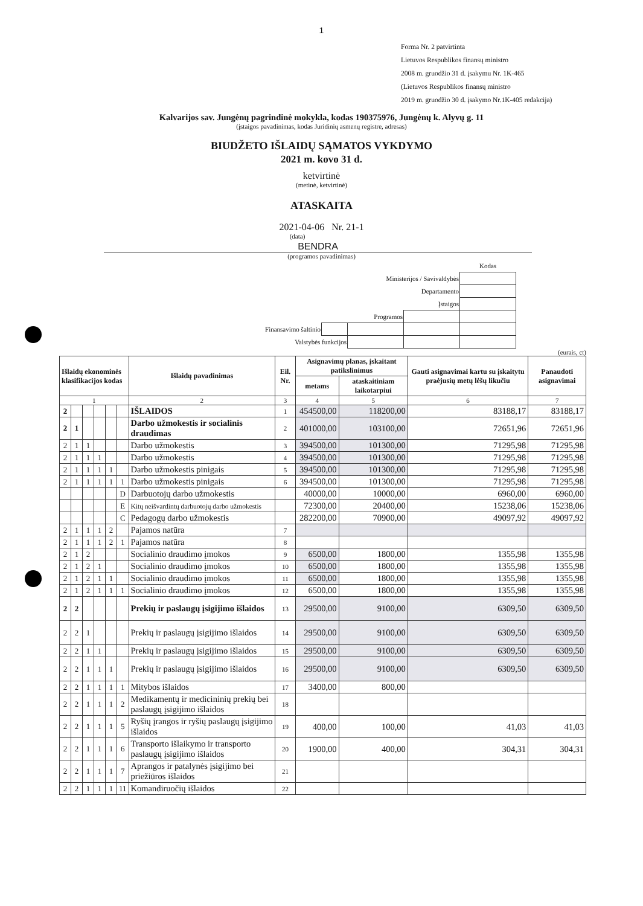1
Forma Nr. 2 patvirtinta
Lietuvos Respublikos finansų ministro
2008 m. gruodžio 31 d. įsakymu Nr. 1K-465
(Lietuvos Respublikos finansų ministro
2019 m. gruodžio 30 d. įsakymo Nr.1K-405 redakcija)
Kalvarijos sav. Jungėnų pagrindinė mokykla, kodas 190375976, Jungėnų k. Alyvų g. 11
(įstaigos pavadinimas, kodas Juridinių asmenų registre, adresas)
BIUDŽETO IŠLAIDŲ SĄMATOS VYKDYMO
2021 m. kovo 31 d.
ketvirtinė
(metinė, ketvirtinė)
ATASKAITA
2021-04-06 Nr. 21-1
(data)
BENDRA
(programos pavadinimas)
| | | | | Kodas |
| Ministerijos / Savivaldybės | | | | |
| Departamento | | | | |
| Įstaigos | | | | |
| Programos | | | | |
| Finansavimo šaltinio | | | | |
| Valstybės funkcijos | | | | |
(eurais, ct)
| Išlaidų ekonominės klasifikacijos kodas | | | | | | Išlaidų pavadinimas | Eil. Nr. | Asignavimų planas, įskaitant patikslinimus | | Gauti asignavimai kartu su įskaitytu praėjusių metų lėšų likučiu | Panaudoti asignavimai |
| --- | --- | --- | --- | --- | --- | --- | --- | --- | --- | --- | --- |
| | | | | | | | | metams | ataskaitiniam laikotarpiui | | |
| 1 | | | | | | 2 | 3 | 4 | 5 | 6 | 7 |
| 2 | | | | | | IŠLAIDOS | 1 | 454500,00 | 118200,00 | 83188,17 | 83188,17 |
| 2 | 1 | | | | | Darbo užmokestis ir socialinis draudimas | 2 | 401000,00 | 103100,00 | 72651,96 | 72651,96 |
| 2 | 1 | 1 | | | | Darbo užmokestis | 3 | 394500,00 | 101300,00 | 71295,98 | 71295,98 |
| 2 | 1 | 1 | 1 | | | Darbo užmokestis | 4 | 394500,00 | 101300,00 | 71295,98 | 71295,98 |
| 2 | 1 | 1 | 1 | 1 | | Darbo užmokestis pinigais | 5 | 394500,00 | 101300,00 | 71295,98 | 71295,98 |
| 2 | 1 | 1 | 1 | 1 | 1 | Darbo užmokestis pinigais | 6 | 394500,00 | 101300,00 | 71295,98 | 71295,98 |
| | | | | | D | Darbuotojų darbo užmokestis | | 40000,00 | 10000,00 | 6960,00 | 6960,00 |
| | | | | | E | Kitų neišvardintų darbuotojų darbo užmokestis | | 72300,00 | 20400,00 | 15238,06 | 15238,06 |
| | | | | | C | Pedagogų darbo užmokestis | | 282200,00 | 70900,00 | 49097,92 | 49097,92 |
| 2 | 1 | 1 | 1 | 2 | | Pajamos natūra | 7 | | | | |
| 2 | 1 | 1 | 1 | 2 | 1 | Pajamos natūra | 8 | | | | |
| 2 | 1 | 2 | | | | Socialinio draudimo įmokos | 9 | 6500,00 | 1800,00 | 1355,98 | 1355,98 |
| 2 | 1 | 2 | 1 | | | Socialinio draudimo įmokos | 10 | 6500,00 | 1800,00 | 1355,98 | 1355,98 |
| 2 | 1 | 2 | 1 | 1 | | Socialinio draudimo įmokos | 11 | 6500,00 | 1800,00 | 1355,98 | 1355,98 |
| 2 | 1 | 2 | 1 | 1 | 1 | Socialinio draudimo įmokos | 12 | 6500,00 | 1800,00 | 1355,98 | 1355,98 |
| 2 | 2 | | | | | Prekių ir paslaugų įsigijimo išlaidos | 13 | 29500,00 | 9100,00 | 6309,50 | 6309,50 |
| 2 | 2 | 1 | | | | Prekių ir paslaugų įsigijimo išlaidos | 14 | 29500,00 | 9100,00 | 6309,50 | 6309,50 |
| 2 | 2 | 1 | 1 | | | Prekių ir paslaugų įsigijimo išlaidos | 15 | 29500,00 | 9100,00 | 6309,50 | 6309,50 |
| 2 | 2 | 1 | 1 | 1 | | Prekių ir paslaugų įsigijimo išlaidos | 16 | 29500,00 | 9100,00 | 6309,50 | 6309,50 |
| 2 | 2 | 1 | 1 | 1 | 1 | Mitybos išlaidos | 17 | 3400,00 | 800,00 | | |
| 2 | 2 | 1 | 1 | 1 | 2 | Medikamentų ir medicininių prekių bei paslaugų įsigijimo išlaidos | 18 | | | | |
| 2 | 2 | 1 | 1 | 1 | 5 | Ryšių įrangos ir ryšių paslaugų įsigijimo išlaidos | 19 | 400,00 | 100,00 | 41,03 | 41,03 |
| 2 | 2 | 1 | 1 | 1 | 6 | Transporto išlaikymo ir transporto paslaugų įsigijimo išlaidos | 20 | 1900,00 | 400,00 | 304,31 | 304,31 |
| 2 | 2 | 1 | 1 | 1 | 7 | Aprangos ir patalynės įsigijimo bei priežiūros išlaidos | 21 | | | | |
| 2 | 2 | 1 | 1 | 1 | 11 | Komandiruočių išlaidos | 22 | | | | |